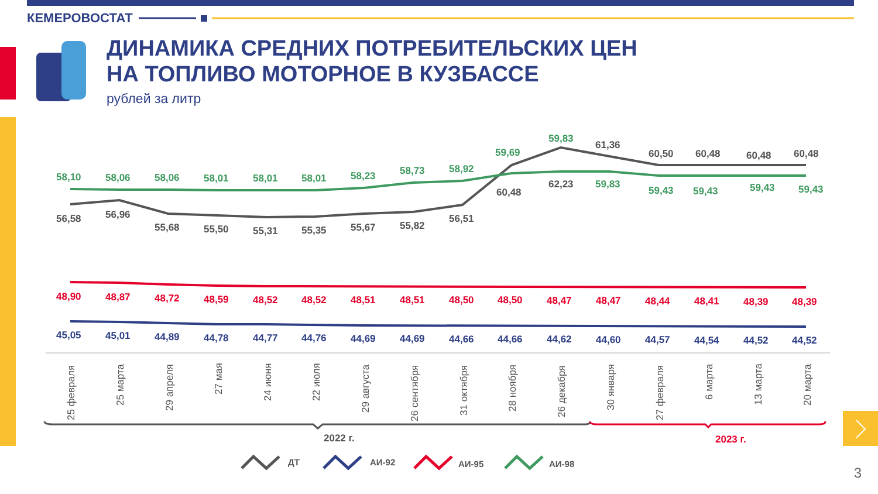КЕМЕРОВОСТАТ
ДИНАМИКА СРЕДНИХ ПОТРЕБИТЕЛЬСКИХ ЦЕН
НА ТОПЛИВО МОТОРНОЕ В КУЗБАССЕ
рублей за литр
58,10
58,06
58,06
58,01
58,01
58,01
58,23
58,73
58,92
59,69
59,83
59,83
59,43
59,43
59,43
59,43
56,58
56,96
55,68
55,50
55,31
55,35
55,67
55,82
56,51
60,48
62,23
61,36
60,50
60,48
60,48
60,48
48,90
48,87
48,72
48,59
48,52
48,52
48,51
48,51
48,50
48,50
48,47
48,47
48,44
48,41
48,39
48,39
45,05
45,01
44,89
44,78
44,77
44,76
44,69
44,69
44,66
44,66
44,62
44,60
44,57
44,54
44,52
44,52
25 февраля
25 марта
29 апреля
27 мая
24 июня
22 июля
29 августа
26 сентября
31 октября
28 ноября
26 декабря
30 января
27 февраля
6 марта
13 марта
20 марта
2022 г.
2023 г.
ДТ
АИ-92
АИ-95
АИ-98
3